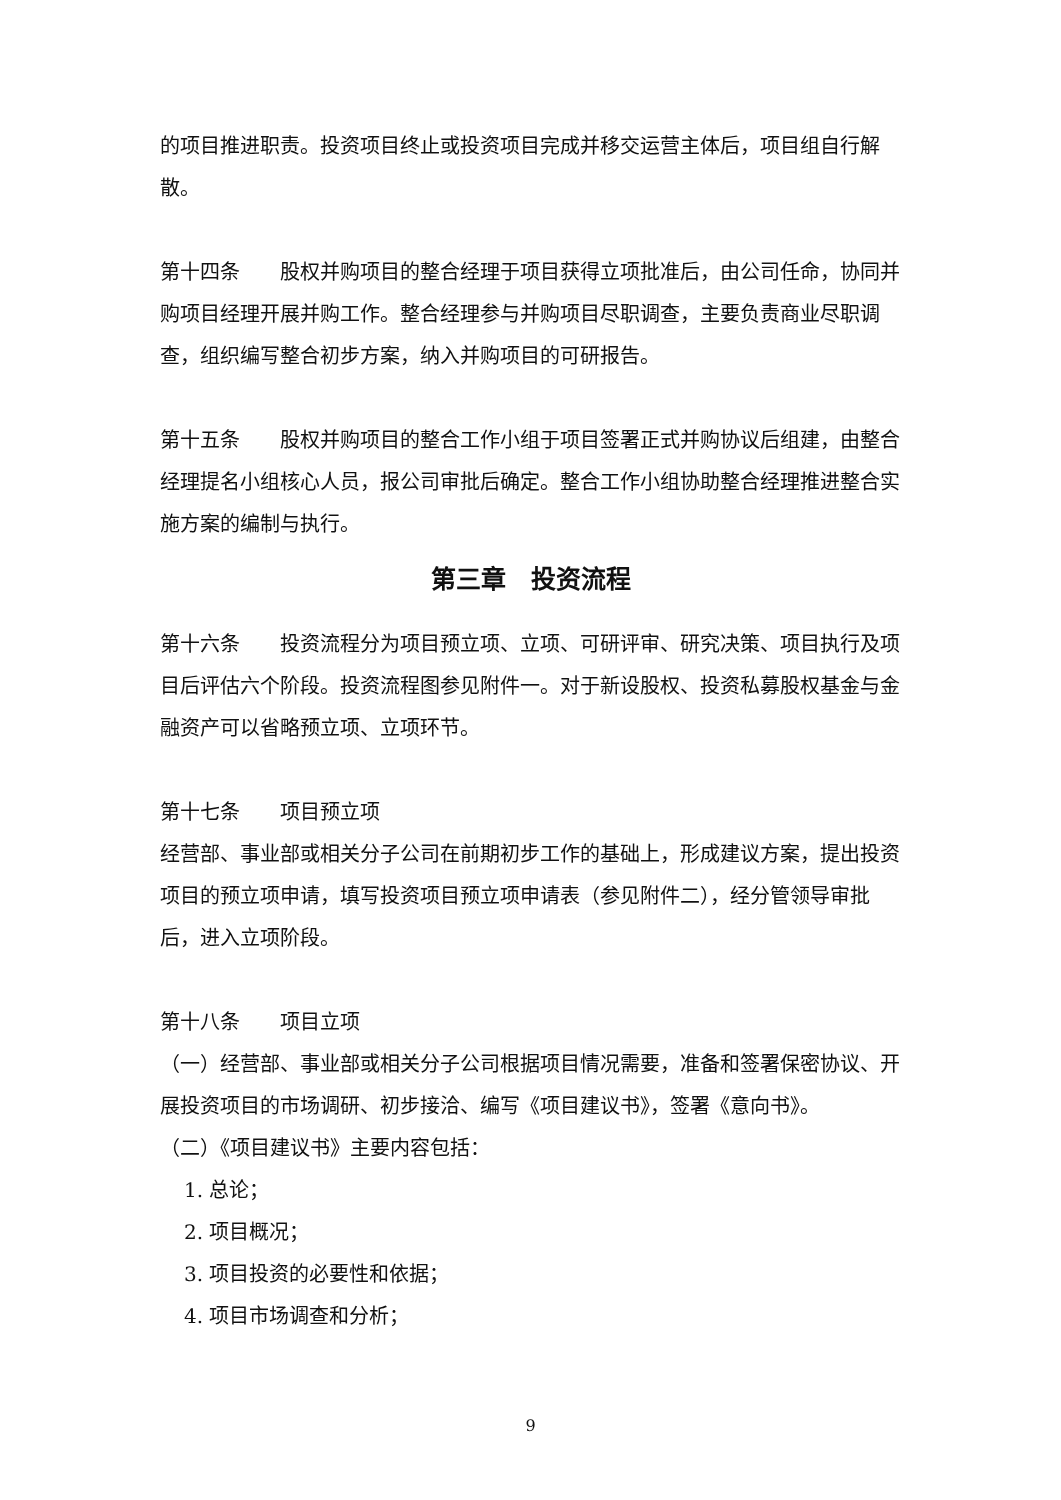的项目推进职责。投资项目终止或投资项目完成并移交运营主体后，项目组自行解散。
第十四条　　股权并购项目的整合经理于项目获得立项批准后，由公司任命，协同并购项目经理开展并购工作。整合经理参与并购项目尽职调查，主要负责商业尽职调查，组织编写整合初步方案，纳入并购项目的可研报告。
第十五条　　股权并购项目的整合工作小组于项目签署正式并购协议后组建，由整合经理提名小组核心人员，报公司审批后确定。整合工作小组协助整合经理推进整合实施方案的编制与执行。
第三章　投资流程
第十六条　　投资流程分为项目预立项、立项、可研评审、研究决策、项目执行及项目后评估六个阶段。投资流程图参见附件一。对于新设股权、投资私募股权基金与金融资产可以省略预立项、立项环节。
第十七条　　项目预立项
经营部、事业部或相关分子公司在前期初步工作的基础上，形成建议方案，提出投资项目的预立项申请，填写投资项目预立项申请表（参见附件二），经分管领导审批后，进入立项阶段。
第十八条　　项目立项
（一）经营部、事业部或相关分子公司根据项目情况需要，准备和签署保密协议、开展投资项目的市场调研、初步接洽、编写《项目建议书》，签署《意向书》。
（二）《项目建议书》主要内容包括：
1. 总论；
2. 项目概况；
3. 项目投资的必要性和依据；
4. 项目市场调查和分析；
9